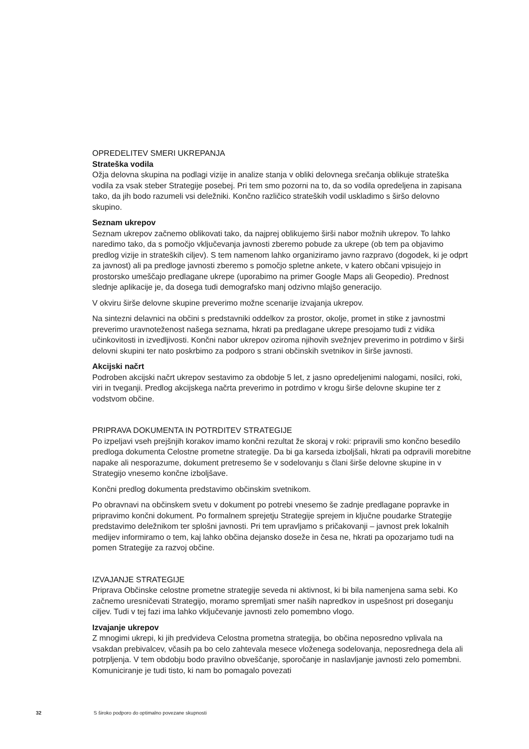OPREDELITEV SMERI UKREPANJA
Strateška vodila
Ožja delovna skupina na podlagi vizije in analize stanja v obliki delovnega srečanja oblikuje strateška vodila za vsak steber Strategije posebej. Pri tem smo pozorni na to, da so vodila opredeljena in zapisana tako, da jih bodo razumeli vsi deležniki. Končno različico strateških vodil uskladimo s širšo delovno skupino.
Seznam ukrepov
Seznam ukrepov začnemo oblikovati tako, da najprej oblikujemo širši nabor možnih ukrepov. To lahko naredimo tako, da s pomočjo vključevanja javnosti zberemo pobude za ukrepe (ob tem pa objavimo predlog vizije in strateških ciljev). S tem namenom lahko organiziramo javno razpravo (dogodek, ki je odprt za javnost) ali pa predloge javnosti zberemo s pomočjo spletne ankete, v katero občani vpisujejo in prostorsko umeščajo predlagane ukrepe (uporabimo na primer Google Maps ali Geopedio). Prednost slednje aplikacije je, da dosega tudi demografsko manj odzivno mlajšo generacijo.
V okviru širše delovne skupine preverimo možne scenarije izvajanja ukrepov.
Na sintezni delavnici na občini s predstavniki oddelkov za prostor, okolje, promet in stike z javnostmi preverimo uravnoteženost našega seznama, hkrati pa predlagane ukrepe presojamo tudi z vidika učinkovitosti in izvedljivosti. Končni nabor ukrepov oziroma njihovih svežnjev preverimo in potrdimo v širši delovni skupini ter nato poskrbimo za podporo s strani občinskih svetnikov in širše javnosti.
Akcijski načrt
Podroben akcijski načrt ukrepov sestavimo za obdobje 5 let, z jasno opredeljenimi nalogami, nosilci, roki, viri in tveganji. Predlog akcijskega načrta preverimo in potrdimo v krogu širše delovne skupine ter z vodstvom občine.
PRIPRAVA DOKUMENTA IN POTRDITEV STRATEGIJE
Po izpeljavi vseh prejšnjih korakov imamo končni rezultat že skoraj v roki: pripravili smo končno besedilo predloga dokumenta Celostne prometne strategije. Da bi ga karseda izboljšali, hkrati pa odpravili morebitne napake ali nesporazume, dokument pretresemo še v sodelovanju s člani širše delovne skupine in v Strategijo vnesemo končne izboljšave.
Končni predlog dokumenta predstavimo občinskim svetnikom.
Po obravnavi na občinskem svetu v dokument po potrebi vnesemo še zadnje predlagane popravke in pripravimo končni dokument. Po formalnem sprejetju Strategije sprejem in ključne poudarke Strategije predstavimo deležnikom ter splošni javnosti. Pri tem upravljamo s pričakovanji – javnost prek lokalnih medijev informiramo o tem, kaj lahko občina dejansko doseže in česa ne, hkrati pa opozarjamo tudi na pomen Strategije za razvoj občine.
IZVAJANJE STRATEGIJE
Priprava Občinske celostne prometne strategije seveda ni aktivnost, ki bi bila namenjena sama sebi. Ko začnemo uresničevati Strategijo, moramo spremljati smer naših napredkov in uspešnost pri doseganju ciljev. Tudi v tej fazi ima lahko vključevanje javnosti zelo pomembno vlogo.
Izvajanje ukrepov
Z mnogimi ukrepi, ki jih predvideva Celostna prometna strategija, bo občina neposredno vplivala na vsakdan prebivalcev, včasih pa bo celo zahtevala mesece vloženega sodelovanja, neposrednega dela ali potrpljenja. V tem obdobju bodo pravilno obveščanje, sporočanje in naslavljanje javnosti zelo pomembni. Komuniciranje je tudi tisto, ki nam bo pomagalo povezati
32 S široko podporo do optimalno povezane skupnosti